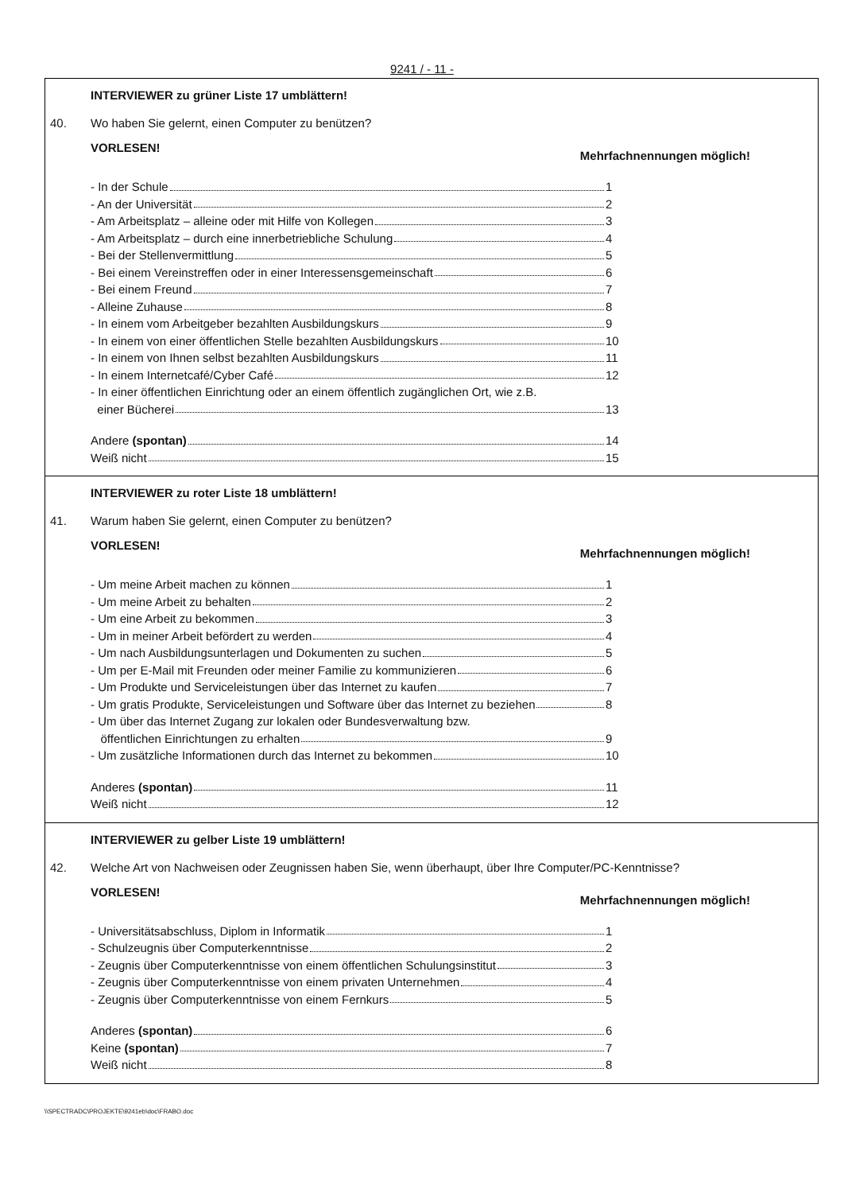9241 / - 11 -
INTERVIEWER zu grüner Liste 17 umblättern!
40. Wo haben Sie gelernt, einen Computer zu benützen?
VORLESEN! Mehrfachnennungen möglich!
- In der Schule 1
- An der Universität 2
- Am Arbeitsplatz – alleine oder mit Hilfe von Kollegen 3
- Am Arbeitsplatz – durch eine innerbetriebliche Schulung 4
- Bei der Stellenvermittlung 5
- Bei einem Vereinstreffen oder in einer Interessensgemeinschaft 6
- Bei einem Freund 7
- Alleine Zuhause 8
- In einem vom Arbeitgeber bezahlten Ausbildungskurs 9
- In einem von einer öffentlichen Stelle bezahlten Ausbildungskurs 10
- In einem von Ihnen selbst bezahlten Ausbildungskurs 11
- In einem Internetcafé/Cyber Café 12
- In einer öffentlichen Einrichtung oder an einem öffentlich zugänglichen Ort, wie z.B.
einer Bücherei 13
Andere (spontan) 14
Weiß nicht 15
INTERVIEWER zu roter Liste 18 umblättern!
41. Warum haben Sie gelernt, einen Computer zu benützen?
VORLESEN! Mehrfachnennungen möglich!
- Um meine Arbeit machen zu können 1
- Um meine Arbeit zu behalten 2
- Um eine Arbeit zu bekommen 3
- Um in meiner Arbeit befördert zu werden 4
- Um nach Ausbildungsunterlagen und Dokumenten zu suchen 5
- Um per E-Mail mit Freunden oder meiner Familie zu kommunizieren 6
- Um Produkte und Serviceleistungen über das Internet zu kaufen 7
- Um gratis Produkte, Serviceleistungen und Software über das Internet zu beziehen 8
- Um über das Internet Zugang zur lokalen oder Bundesverwaltung bzw.
öffentlichen Einrichtungen zu erhalten 9
- Um zusätzliche Informationen durch das Internet zu bekommen 10
Anderes (spontan) 11
Weiß nicht 12
INTERVIEWER zu gelber Liste 19 umblättern!
42. Welche Art von Nachweisen oder Zeugnissen haben Sie, wenn überhaupt, über Ihre Computer/PC-Kenntnisse?
VORLESEN! Mehrfachnennungen möglich!
- Universitätsabschluss, Diplom in Informatik 1
- Schulzeugnis über Computerkenntnisse 2
- Zeugnis über Computerkenntnisse von einem öffentlichen Schulungsinstitut 3
- Zeugnis über Computerkenntnisse von einem privaten Unternehmen 4
- Zeugnis über Computerkenntnisse von einem Fernkurs 5
Anderes (spontan) 6
Keine (spontan) 7
Weiß nicht 8
\\SPECTRADC\PROJEKTE\9241eb\doc\FRABO.doc